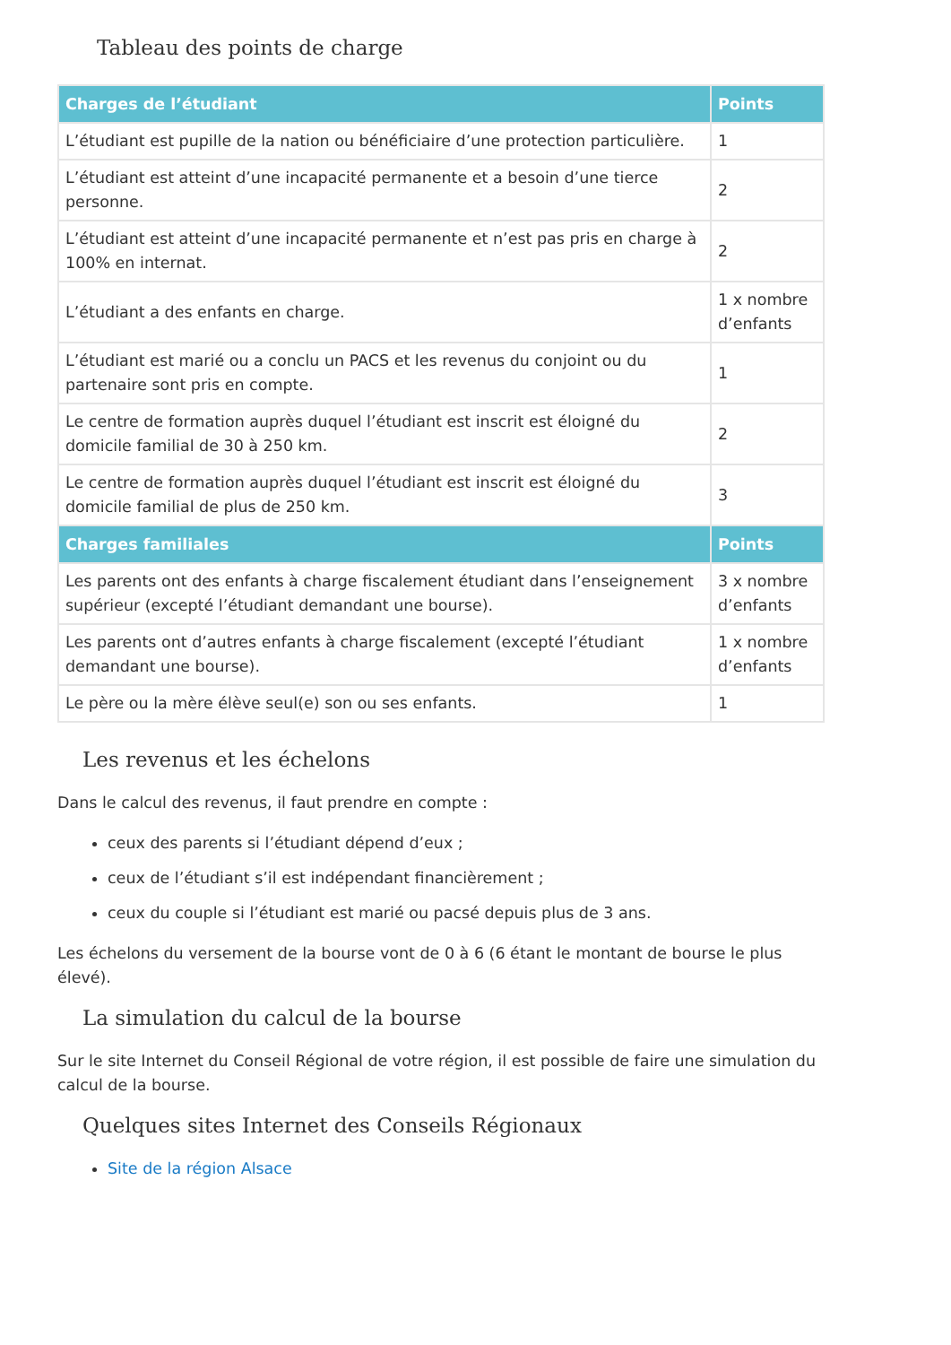Tableau des points de charge
| Charges de l’étudiant | Points |
| --- | --- |
| L’étudiant est pupille de la nation ou bénéficiaire d’une protection particulière. | 1 |
| L’étudiant est atteint d’une incapacité permanente et a besoin d’une tierce personne. | 2 |
| L’étudiant est atteint d’une incapacité permanente et n’est pas pris en charge à 100% en internat. | 2 |
| L’étudiant a des enfants en charge. | 1 x nombre d’enfants |
| L’étudiant est marié ou a conclu un PACS et les revenus du conjoint ou du partenaire sont pris en compte. | 1 |
| Le centre de formation auprès duquel l’étudiant est inscrit est éloigné du domicile familial de 30 à 250 km. | 2 |
| Le centre de formation auprès duquel l’étudiant est inscrit est éloigné du domicile familial de plus de 250 km. | 3 |
| Charges familiales | Points |
| Les parents ont des enfants à charge fiscalement étudiant dans l’enseignement supérieur (excepté l’étudiant demandant une bourse). | 3 x nombre d’enfants |
| Les parents ont d’autres enfants à charge fiscalement (excepté l’étudiant demandant une bourse). | 1 x nombre d’enfants |
| Le père ou la mère élève seul(e) son ou ses enfants. | 1 |
Les revenus et les échelons
Dans le calcul des revenus, il faut prendre en compte :
ceux des parents si l’étudiant dépend d’eux ;
ceux de l’étudiant s’il est indépendant financièrement ;
ceux du couple si l’étudiant est marié ou pacsé depuis plus de 3 ans.
Les échelons du versement de la bourse vont de 0 à 6 (6 étant le montant de bourse le plus élevé).
La simulation du calcul de la bourse
Sur le site Internet du Conseil Régional de votre région, il est possible de faire une simulation du calcul de la bourse.
Quelques sites Internet des Conseils Régionaux
Site de la région Alsace